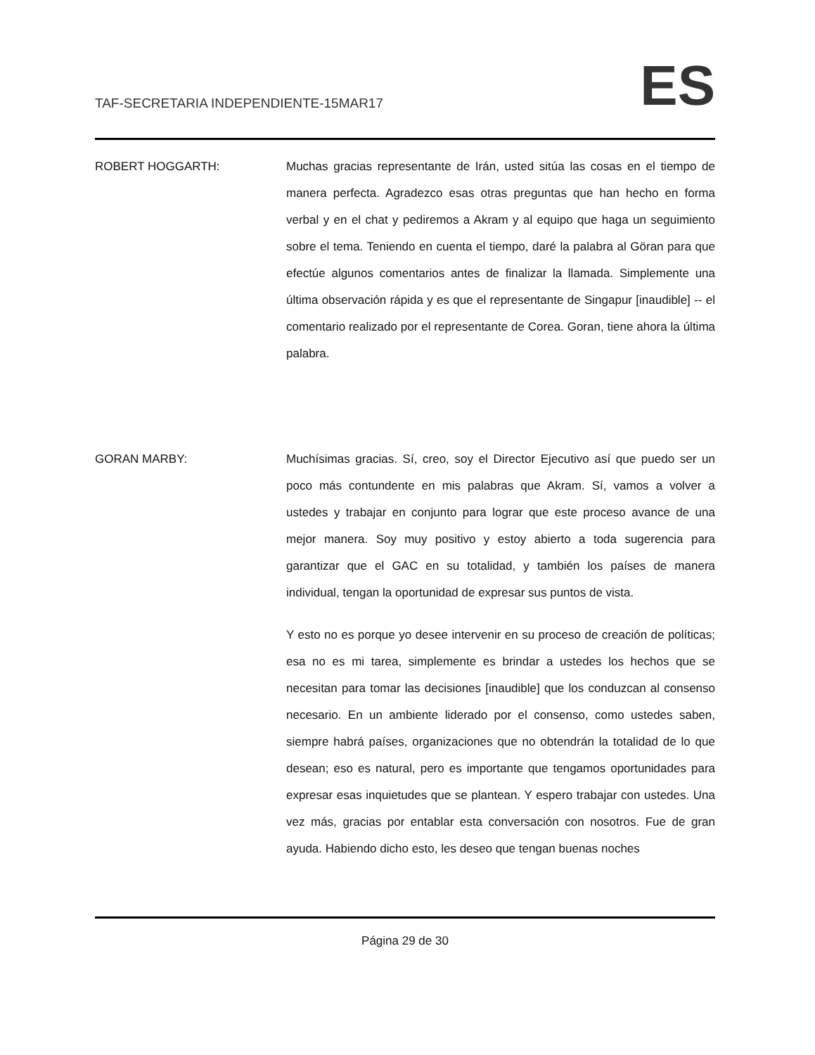TAF-SECRETARIA INDEPENDIENTE-15MAR17 ES
ROBERT HOGGARTH: Muchas gracias representante de Irán, usted sitúa las cosas en el tiempo de manera perfecta. Agradezco esas otras preguntas que han hecho en forma verbal y en el chat y pediremos a Akram y al equipo que haga un seguimiento sobre el tema. Teniendo en cuenta el tiempo, daré la palabra al Göran para que efectúe algunos comentarios antes de finalizar la llamada. Simplemente una última observación rápida y es que el representante de Singapur [inaudible] -- el comentario realizado por el representante de Corea. Goran, tiene ahora la última palabra.
GORAN MARBY: Muchísimas gracias. Sí, creo, soy el Director Ejecutivo así que puedo ser un poco más contundente en mis palabras que Akram. Sí, vamos a volver a ustedes y trabajar en conjunto para lograr que este proceso avance de una mejor manera. Soy muy positivo y estoy abierto a toda sugerencia para garantizar que el GAC en su totalidad, y también los países de manera individual, tengan la oportunidad de expresar sus puntos de vista.
Y esto no es porque yo desee intervenir en su proceso de creación de políticas; esa no es mi tarea, simplemente es brindar a ustedes los hechos que se necesitan para tomar las decisiones [inaudible] que los conduzcan al consenso necesario. En un ambiente liderado por el consenso, como ustedes saben, siempre habrá países, organizaciones que no obtendrán la totalidad de lo que desean; eso es natural, pero es importante que tengamos oportunidades para expresar esas inquietudes que se plantean. Y espero trabajar con ustedes. Una vez más, gracias por entablar esta conversación con nosotros. Fue de gran ayuda. Habiendo dicho esto, les deseo que tengan buenas noches
Página 29 de 30